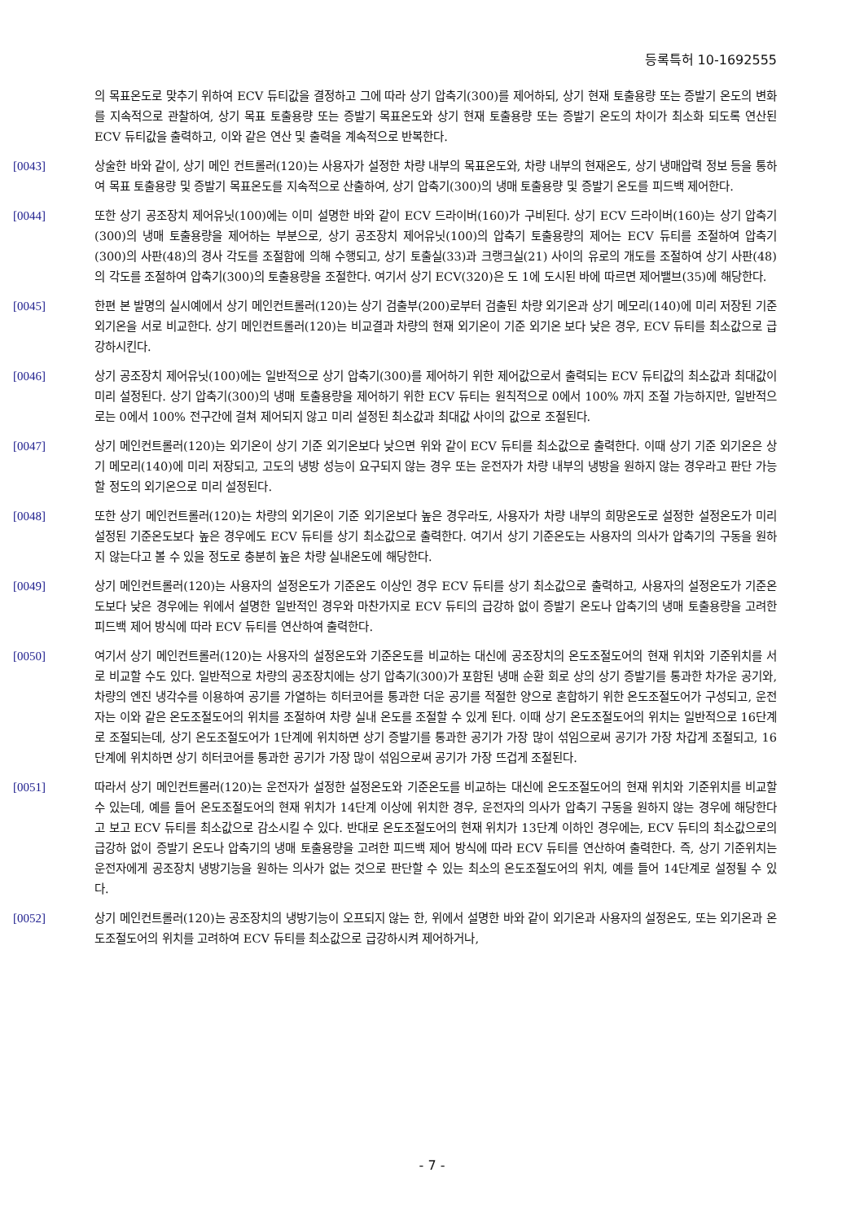등록특허 10-1692555
의 목표온도로 맞추기 위하여 ECV 듀티값을 결정하고 그에 따라 상기 압축기(300)를 제어하되, 상기 현재 토출용량 또는 증발기 온도의 변화를 지속적으로 관찰하여, 상기 목표 토출용량 또는 증발기 목표온도와 상기 현재 토출용량 또는 증발기 온도의 차이가 최소화 되도록 연산된 ECV 듀티값을 출력하고, 이와 같은 연산 및 출력을 계속적으로 반복한다.
[0043] 상술한 바와 같이, 상기 메인 컨트롤러(120)는 사용자가 설정한 차량 내부의 목표온도와, 차량 내부의 현재온도, 상기 냉매압력 정보 등을 통하여 목표 토출용량 및 증발기 목표온도를 지속적으로 산출하여, 상기 압축기(300)의 냉매 토출용량 및 증발기 온도를 피드백 제어한다.
[0044] 또한 상기 공조장치 제어유닛(100)에는 이미 설명한 바와 같이 ECV 드라이버(160)가 구비된다. 상기 ECV 드라이버(160)는 상기 압축기(300)의 냉매 토출용량을 제어하는 부분으로, 상기 공조장치 제어유닛(100)의 압축기 토출용량의 제어는 ECV 듀티를 조절하여 압축기(300)의 사판(48)의 경사 각도를 조절함에 의해 수행되고, 상기 토출실(33)과 크랭크실(21) 사이의 유로의 개도를 조절하여 상기 사판(48)의 각도를 조절하여 압축기(300)의 토출용량을 조절한다. 여기서 상기 ECV(320)은 도 1에 도시된 바에 따르면 제어밸브(35)에 해당한다.
[0045] 한편 본 발명의 실시예에서 상기 메인컨트롤러(120)는 상기 검출부(200)로부터 검출된 차량 외기온과 상기 메모리(140)에 미리 저장된 기준 외기온을 서로 비교한다. 상기 메인컨트롤러(120)는 비교결과 차량의 현재 외기온이 기준 외기온 보다 낮은 경우, ECV 듀티를 최소값으로 급강하시킨다.
[0046] 상기 공조장치 제어유닛(100)에는 일반적으로 상기 압축기(300)를 제어하기 위한 제어값으로서 출력되는 ECV 듀티값의 최소값과 최대값이 미리 설정된다. 상기 압축기(300)의 냉매 토출용량을 제어하기 위한 ECV 듀티는 원칙적으로 0에서 100% 까지 조절 가능하지만, 일반적으로는 0에서 100% 전구간에 걸쳐 제어되지 않고 미리 설정된 최소값과 최대값 사이의 값으로 조절된다.
[0047] 상기 메인컨트롤러(120)는 외기온이 상기 기준 외기온보다 낮으면 위와 같이 ECV 듀티를 최소값으로 출력한다. 이때 상기 기준 외기온은 상기 메모리(140)에 미리 저장되고, 고도의 냉방 성능이 요구되지 않는 경우 또는 운전자가 차량 내부의 냉방을 원하지 않는 경우라고 판단 가능할 정도의 외기온으로 미리 설정된다.
[0048] 또한 상기 메인컨트롤러(120)는 차량의 외기온이 기준 외기온보다 높은 경우라도, 사용자가 차량 내부의 희망온도로 설정한 설정온도가 미리 설정된 기준온도보다 높은 경우에도 ECV 듀티를 상기 최소값으로 출력한다. 여기서 상기 기준온도는 사용자의 의사가 압축기의 구동을 원하지 않는다고 볼 수 있을 정도로 충분히 높은 차량 실내온도에 해당한다.
[0049] 상기 메인컨트롤러(120)는 사용자의 설정온도가 기준온도 이상인 경우 ECV 듀티를 상기 최소값으로 출력하고, 사용자의 설정온도가 기준온도보다 낮은 경우에는 위에서 설명한 일반적인 경우와 마찬가지로 ECV 듀티의 급강하 없이 증발기 온도나 압축기의 냉매 토출용량을 고려한 피드백 제어 방식에 따라 ECV 듀티를 연산하여 출력한다.
[0050] 여기서 상기 메인컨트롤러(120)는 사용자의 설정온도와 기준온도를 비교하는 대신에 공조장치의 온도조절도어의 현재 위치와 기준위치를 서로 비교할 수도 있다. 일반적으로 차량의 공조장치에는 상기 압축기(300)가 포함된 냉매 순환 회로 상의 상기 증발기를 통과한 차가운 공기와, 차량의 엔진 냉각수를 이용하여 공기를 가열하는 히터코어를 통과한 더운 공기를 적절한 양으로 혼합하기 위한 온도조절도어가 구성되고, 운전자는 이와 같은 온도조절도어의 위치를 조절하여 차량 실내 온도를 조절할 수 있게 된다. 이때 상기 온도조절도어의 위치는 일반적으로 16단계로 조절되는데, 상기 온도조절도어가 1단계에 위치하면 상기 증발기를 통과한 공기가 가장 많이 섞임으로써 공기가 가장 차갑게 조절되고, 16단계에 위치하면 상기 히터코어를 통과한 공기가 가장 많이 섞임으로써 공기가 가장 뜨겁게 조절된다.
[0051] 따라서 상기 메인컨트롤러(120)는 운전자가 설정한 설정온도와 기준온도를 비교하는 대신에 온도조절도어의 현재 위치와 기준위치를 비교할 수 있는데, 예를 들어 온도조절도어의 현재 위치가 14단계 이상에 위치한 경우, 운전자의 의사가 압축기 구동을 원하지 않는 경우에 해당한다고 보고 ECV 듀티를 최소값으로 감소시킬 수 있다. 반대로 온도조절도어의 현재 위치가 13단계 이하인 경우에는, ECV 듀티의 최소값으로의 급강하 없이 증발기 온도나 압축기의 냉매 토출용량을 고려한 피드백 제어 방식에 따라 ECV 듀티를 연산하여 출력한다. 즉, 상기 기준위치는 운전자에게 공조장치 냉방기능을 원하는 의사가 없는 것으로 판단할 수 있는 최소의 온도조절도어의 위치, 예를 들어 14단계로 설정될 수 있다.
[0052] 상기 메인컨트롤러(120)는 공조장치의 냉방기능이 오프되지 않는 한, 위에서 설명한 바와 같이 외기온과 사용자의 설정온도, 또는 외기온과 온도조절도어의 위치를 고려하여 ECV 듀티를 최소값으로 급강하시켜 제어하거나,
- 7 -